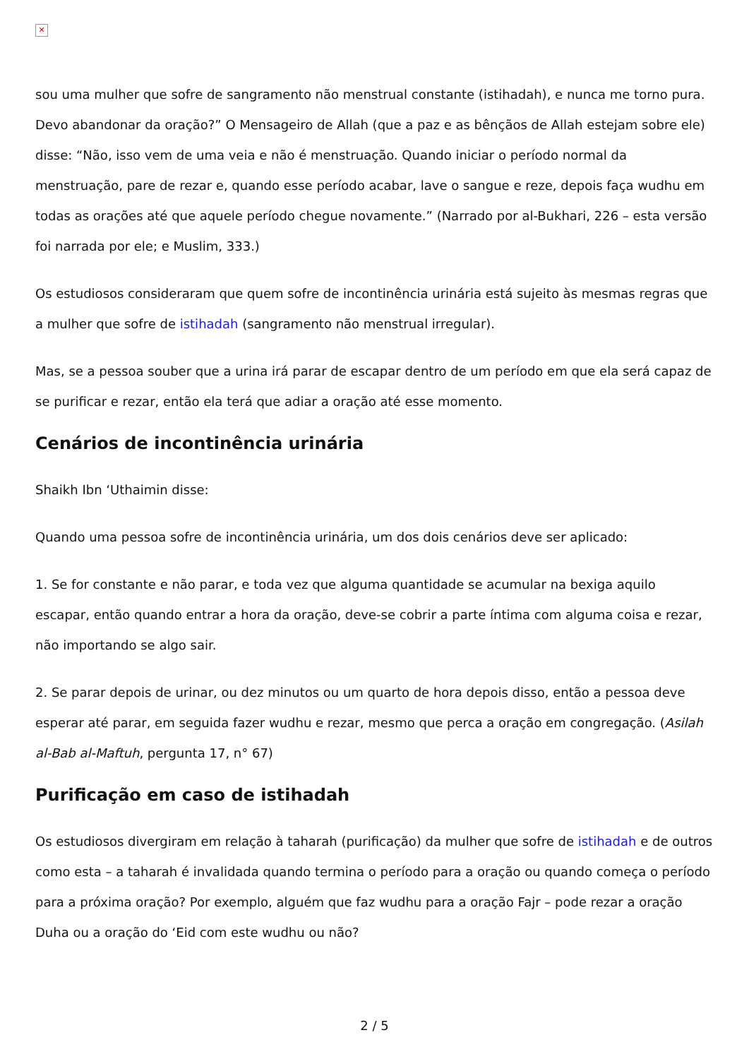✕
sou uma mulher que sofre de sangramento não menstrual constante (istihadah), e nunca me torno pura. Devo abandonar da oração?” O Mensageiro de Allah (que a paz e as bênçãos de Allah estejam sobre ele) disse: “Não, isso vem de uma veia e não é menstruação. Quando iniciar o período normal da menstruação, pare de rezar e, quando esse período acabar, lave o sangue e reze, depois faça wudhu em todas as orações até que aquele período chegue novamente.” (Narrado por al-Bukhari, 226 – esta versão foi narrada por ele; e Muslim, 333.)
Os estudiosos consideraram que quem sofre de incontinência urinária está sujeito às mesmas regras que a mulher que sofre de istihadah (sangramento não menstrual irregular).
Mas, se a pessoa souber que a urina irá parar de escapar dentro de um período em que ela será capaz de se purificar e rezar, então ela terá que adiar a oração até esse momento.
Cenários de incontinência urinária
Shaikh Ibn ‘Uthaimin disse:
Quando uma pessoa sofre de incontinência urinária, um dos dois cenários deve ser aplicado:
1. Se for constante e não parar, e toda vez que alguma quantidade se acumular na bexiga aquilo escapar, então quando entrar a hora da oração, deve-se cobrir a parte íntima com alguma coisa e rezar, não importando se algo sair.
2. Se parar depois de urinar, ou dez minutos ou um quarto de hora depois disso, então a pessoa deve esperar até parar, em seguida fazer wudhu e rezar, mesmo que perca a oração em congregação. (Asilah al-Bab al-Maftuh, pergunta 17, n° 67)
Purificação em caso de istihadah
Os estudiosos divergiram em relação à taharah (purificação) da mulher que sofre de istihadah e de outros como esta – a taharah é invalidada quando termina o período para a oração ou quando começa o período para a próxima oração? Por exemplo, alguém que faz wudhu para a oração Fajr – pode rezar a oração Duha ou a oração do ‘Eid com este wudhu ou não?
2 / 5